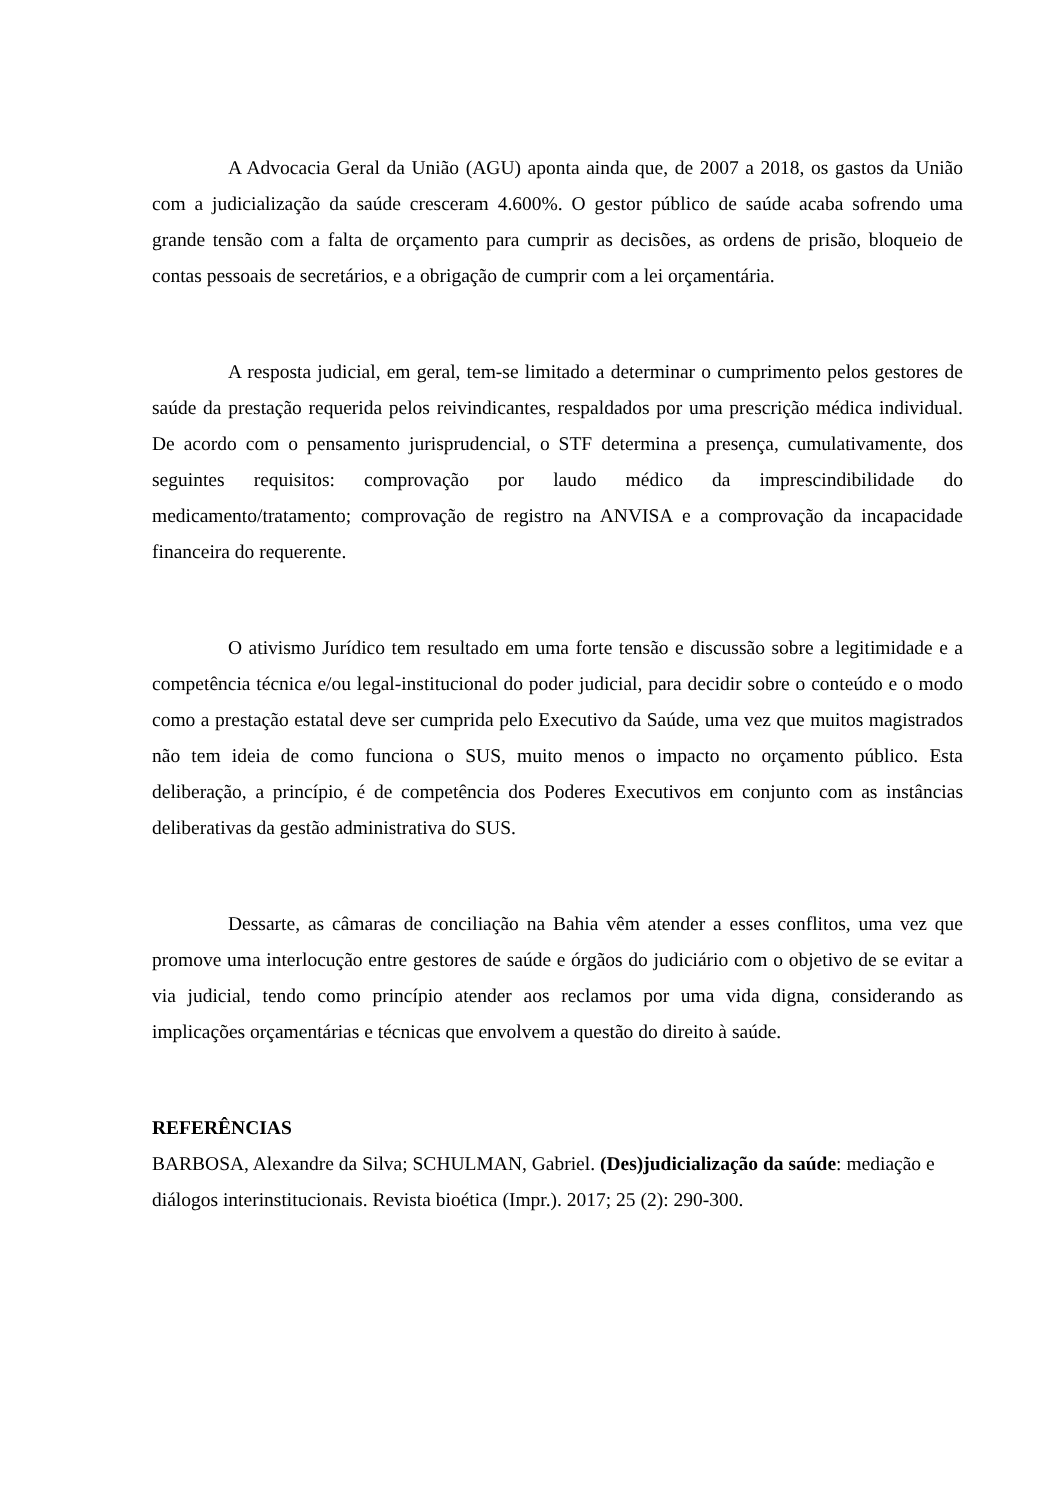A Advocacia Geral da União (AGU) aponta ainda que, de 2007 a 2018, os gastos da União com a judicialização da saúde cresceram 4.600%. O gestor público de saúde acaba sofrendo uma grande tensão com a falta de orçamento para cumprir as decisões, as ordens de prisão, bloqueio de contas pessoais de secretários, e a obrigação de cumprir com a lei orçamentária.
A resposta judicial, em geral, tem-se limitado a determinar o cumprimento pelos gestores de saúde da prestação requerida pelos reivindicantes, respaldados por uma prescrição médica individual. De acordo com o pensamento jurisprudencial, o STF determina a presença, cumulativamente, dos seguintes requisitos: comprovação por laudo médico da imprescindibilidade do medicamento/tratamento; comprovação de registro na ANVISA e a comprovação da incapacidade financeira do requerente.
O ativismo Jurídico tem resultado em uma forte tensão e discussão sobre a legitimidade e a competência técnica e/ou legal-institucional do poder judicial, para decidir sobre o conteúdo e o modo como a prestação estatal deve ser cumprida pelo Executivo da Saúde, uma vez que muitos magistrados não tem ideia de como funciona o SUS, muito menos o impacto no orçamento público. Esta deliberação, a princípio, é de competência dos Poderes Executivos em conjunto com as instâncias deliberativas da gestão administrativa do SUS.
Dessarte, as câmaras de conciliação na Bahia vêm atender a esses conflitos, uma vez que promove uma interlocução entre gestores de saúde e órgãos do judiciário com o objetivo de se evitar a via judicial, tendo como princípio atender aos reclamos por uma vida digna, considerando as implicações orçamentárias e técnicas que envolvem a questão do direito à saúde.
REFERÊNCIAS
BARBOSA, Alexandre da Silva; SCHULMAN, Gabriel. (Des)judicialização da saúde: mediação e diálogos interinstitucionais. Revista bioética (Impr.). 2017; 25 (2): 290-300.